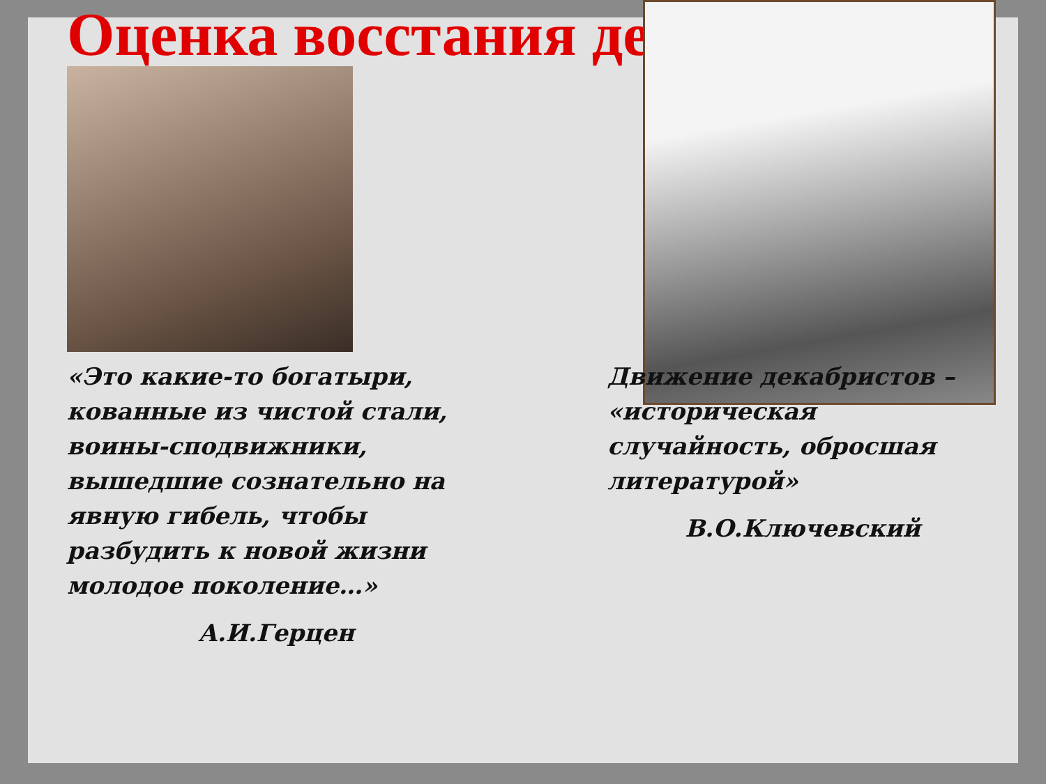Оценка восстания де
«Это какие-то богатыри, кованные из чистой стали, воины-сподвижники, вышедшие сознательно на явную гибель, чтобы разбудить к новой жизни молодое поколение…»
А.И.Герцен
Движение декабристов – «историческая случайность, обросшая литературой»
В.О.Ключевский